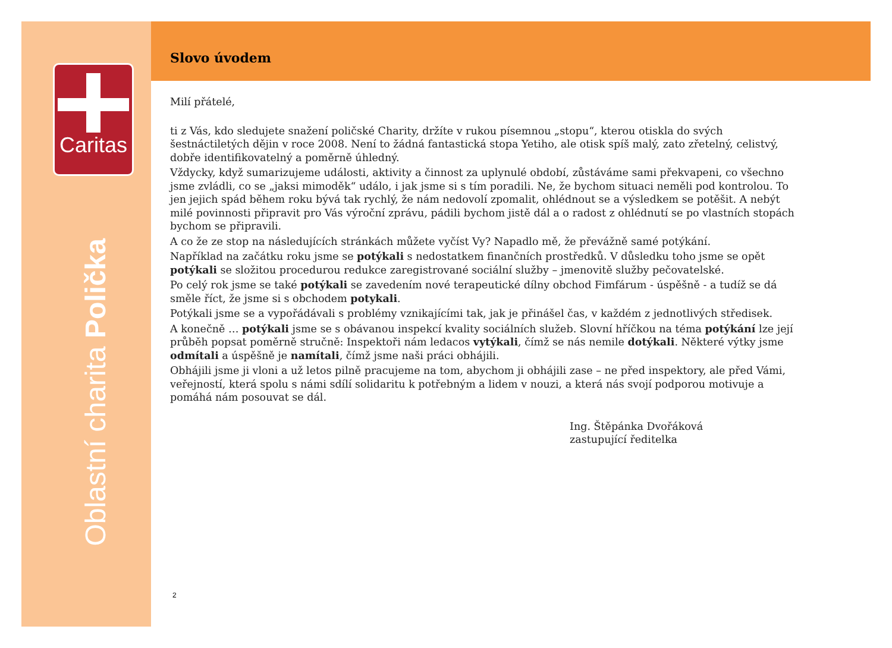Caritas
Oblastní charita Polička
Slovo úvodem
Milí přátelé,
ti z Vás, kdo sledujete snažení poličské Charity, držíte v rukou písemnou „stopu“, kterou otiskla do svých šestnáctiletých dějin v roce 2008. Není to žádná fantastická stopa Yetiho, ale otisk spíš malý, zato zřetelný, celistvý, dobře identifikovatelný a poměrně úhledný.
Vždycky, když sumarizujeme události, aktivity a činnost za uplynulé období, zůstáváme sami překvapeni, co všechno jsme zvládli, co se „jaksi mimoděk“ událo, i jak jsme si s tím poradili. Ne, že bychom situaci neměli pod kontrolou. To jen jejich spád během roku bývá tak rychlý, že nám nedovolí zpomalit, ohlédnout se a výsledkem se potěšit. A nebýt milé povinnosti připravit pro Vás výroční zprávu, pádili bychom jistě dál a o radost z ohlédnutí se po vlastních stopách bychom se připravili.
A co že ze stop na následujících stránkách můžete vyčíst Vy? Napadlo mě, že převážně samé potýkání.
Například na začátku roku jsme se potýkali s nedostatkem finančních prostředků. V důsledku toho jsme se opět potýkali se složitou procedurou redukce zaregistrované sociální služby – jmenovitě služby pečovatelské.
Po celý rok jsme se také potýkali se zavedením nové terapeutické dílny obchod Fimfárum - úspěšně - a tudíž se dá směle říct, že jsme si s obchodem potykali.
Potýkali jsme se a vypořádávali s problémy vznikajícími tak, jak je přinášel čas, v každém z jednotlivých středisek.
A konečně … potýkali jsme se s obávanou inspekcí kvality sociálních služeb. Slovní hříčkou na téma potýkání lze její průběh popsat poměrně stručně: Inspektoři nám ledacos vytýkali, čímž se nás nemile dotýkali. Některé výtky jsme odmítali a úspěšně je namítali, čímž jsme naši práci obhájili.
Obhájili jsme ji vloni a už letos pilně pracujeme na tom, abychom ji obhájili zase – ne před inspektory, ale před Vámi, veřejností, která spolu s námi sdílí solidaritu k potřebným a lidem v nouzi, a která nás svojí podporou motivuje a pomáhá nám posouvat se dál.
Ing. Štěpánka Dvořáková
zastupující ředitelka
2